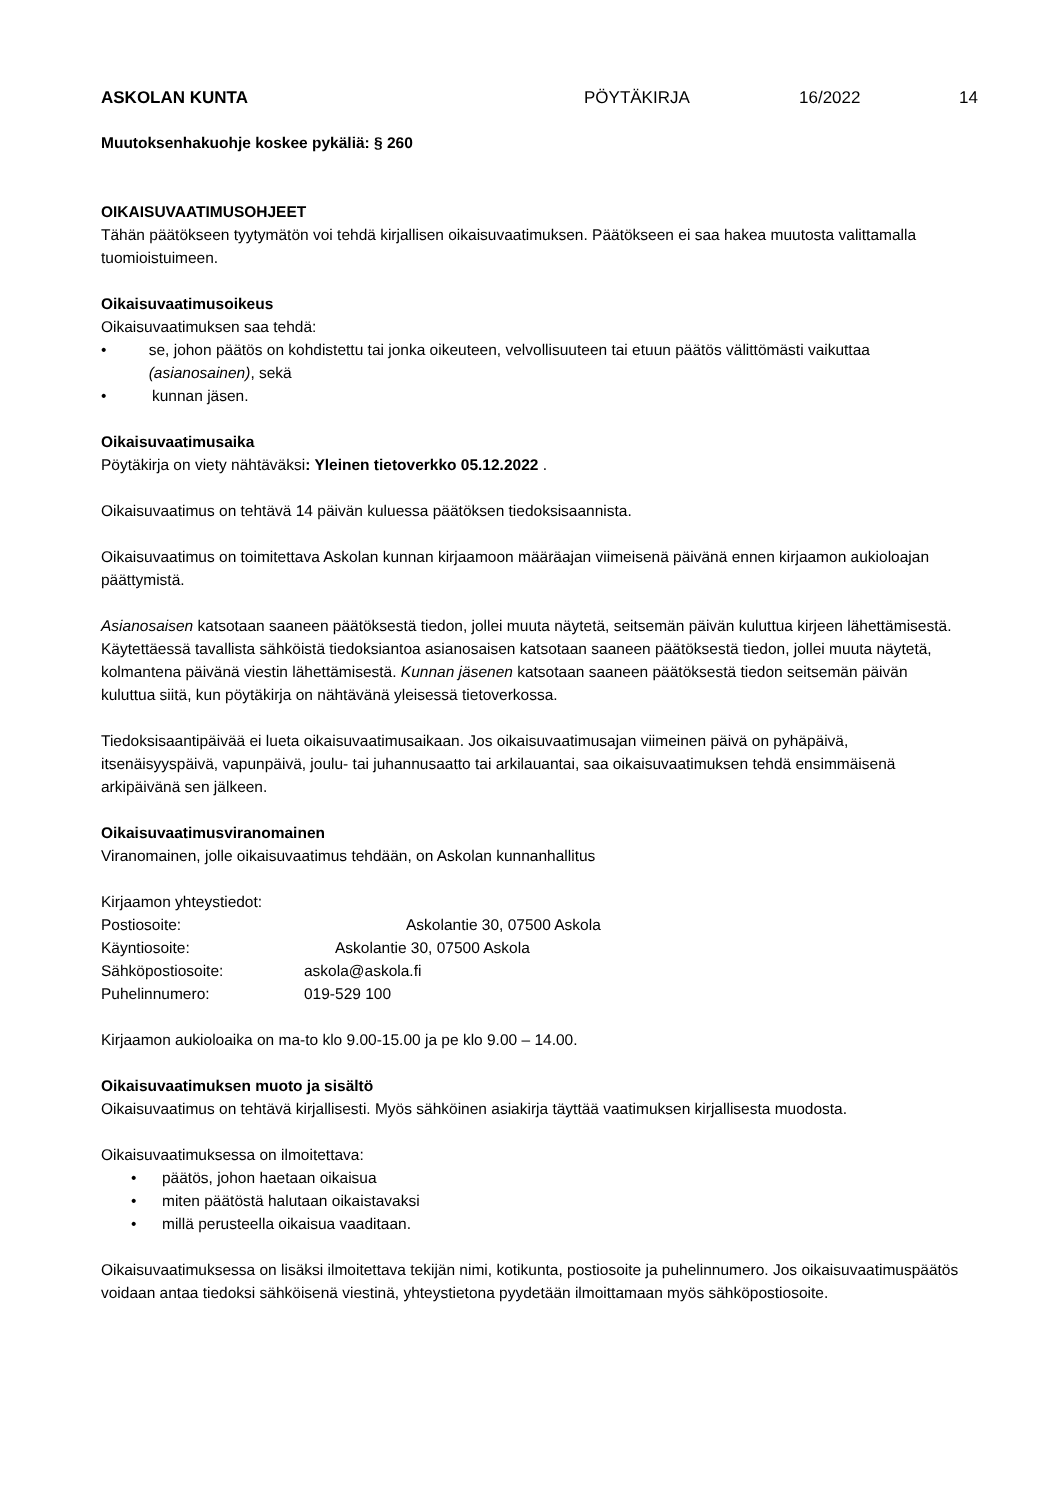ASKOLAN KUNTA PÖYTÄKIRJA 16/2022 14
Muutoksenhakuohje koskee pykäliä: § 260
OIKAISUVAATIMUSOHJEET
Tähän päätökseen tyytymätön voi tehdä kirjallisen oikaisuvaatimuksen. Päätökseen ei saa hakea muutosta valittamalla tuomioistuimeen.
Oikaisuvaatimusoikeus
Oikaisuvaatimuksen saa tehdä:
• se, johon päätös on kohdistettu tai jonka oikeuteen, velvollisuuteen tai etuun päätös välittömästi vaikuttaa (asianosainen), sekä
• kunnan jäsen.
Oikaisuvaatimusaika
Pöytäkirja on viety nähtäväksi: Yleinen tietoverkko 05.12.2022 .
Oikaisuvaatimus on tehtävä 14 päivän kuluessa päätöksen tiedoksisaannista.
Oikaisuvaatimus on toimitettava Askolan kunnan kirjaamoon määräajan viimeisenä päivänä ennen kirjaamon aukioloajan päättymistä.
Asianosaisen katsotaan saaneen päätöksestä tiedon, jollei muuta näytetä, seitsemän päivän kuluttua kirjeen lähettämisestä. Käytettäessä tavallista sähköistä tiedoksiantoa asianosaisen katsotaan saaneen päätöksestä tiedon, jollei muuta näytetä, kolmantena päivänä viestin lähettämisestä. Kunnan jäsenen katsotaan saaneen päätöksestä tiedon seitsemän päivän kuluttua siitä, kun pöytäkirja on nähtävänä yleisessä tietoverkossa.
Tiedoksisaantipäivää ei lueta oikaisuvaatimusaikaan. Jos oikaisuvaatimusajan viimeinen päivä on pyhäpäivä, itsenäisyyspäivä, vapunpäivä, joulu- tai juhannusaatto tai arkilauantai, saa oikaisuvaatimuksen tehdä ensimmäisenä arkipäivänä sen jälkeen.
Oikaisuvaatimusviranomainen
Viranomainen, jolle oikaisuvaatimus tehdään, on Askolan kunnanhallitus
Kirjaamon yhteystiedot:
Postiosoite: Askolantie 30, 07500 Askola
Käyntiosoite: Askolantie 30, 07500 Askola
Sähköpostiosoite: askola@askola.fi
Puhelinnumero: 019-529 100
Kirjaamon aukioloaika on ma-to klo 9.00-15.00 ja pe klo 9.00 – 14.00.
Oikaisuvaatimuksen muoto ja sisältö
Oikaisuvaatimus on tehtävä kirjallisesti. Myös sähköinen asiakirja täyttää vaatimuksen kirjallisesta muodosta.
Oikaisuvaatimuksessa on ilmoitettava:
• päätös, johon haetaan oikaisua
• miten päätöstä halutaan oikaistavaksi
• millä perusteella oikaisua vaaditaan.
Oikaisuvaatimuksessa on lisäksi ilmoitettava tekijän nimi, kotikunta, postiosoite ja puhelinnumero. Jos oikaisuvaatimuspäätös voidaan antaa tiedoksi sähköisenä viestinä, yhteystietona pyydetään ilmoittamaan myös sähköpostiosoite.